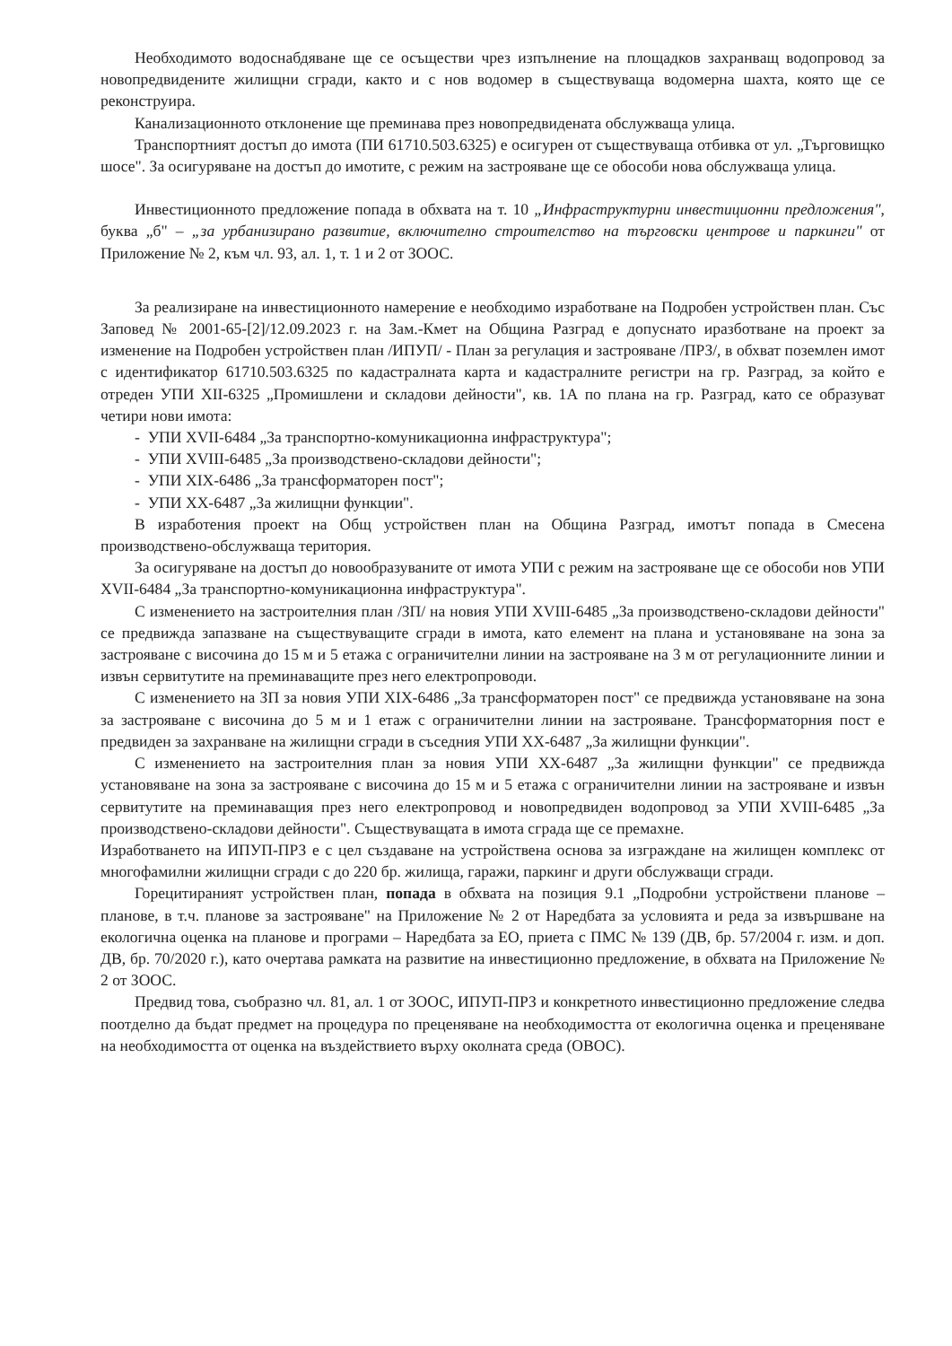Необходимото водоснабдяване ще се осъществи чрез изпълнение на площадков захранващ водопровод за новопредвидените жилищни сгради, както и с нов водомер в съществуваща водомерна шахта, която ще се реконструира.
Канализационното отклонение ще преминава през новопредвидената обслужваща улица.
Транспортният достъп до имота (ПИ 61710.503.6325) е осигурен от съществуваща отбивка от ул. „Търговищко шосе". За осигуряване на достъп до имотите, с режим на застрояване ще се обособи нова обслужваща улица.
Инвестиционното предложение попада в обхвата на т. 10 „Инфраструктурни инвестиционни предложения", буква „б" – „за урбанизирано развитие, включително строителство на търговски центрове и паркинги" от Приложение № 2, към чл. 93, ал. 1, т. 1 и 2 от ЗООС.
За реализиране на инвестиционното намерение е необходимо изработване на Подробен устройствен план. Със Заповед № 2001-65-[2]/12.09.2023 г. на Зам.-Кмет на Община Разград е допуснато иразботване на проект за изменение на Подробен устройствен план /ИПУП/ - План за регулация и застрояване /ПРЗ/, в обхват поземлен имот с идентификатор 61710.503.6325 по кадастралната карта и кадастралните регистри на гр. Разград, за който е отреден УПИ XII-6325 „Промишлени и складови дейности", кв. 1А по плана на гр. Разград, като се образуват четири нови имота:
- УПИ XVII-6484 „За транспортно-комуникационна инфраструктура";
- УПИ XVIII-6485 „За производствено-складови дейности";
- УПИ XIX-6486 „За трансформаторен пост";
- УПИ XX-6487 „За жилищни функции".
В изработения проект на Общ устройствен план на Община Разград, имотът попада в Смесена производствено-обслужваща територия.
За осигуряване на достъп до новообразуваните от имота УПИ с режим на застрояване ще се обособи нов УПИ XVII-6484 „За транспортно-комуникационна инфраструктура".
С изменението на застроителния план /ЗП/ на новия УПИ XVIII-6485 „За производствено-складови дейности" се предвижда запазване на съществуващите сгради в имота, като елемент на плана и установяване на зона за застрояване с височина до 15 м и 5 етажа с ограничителни линии на застрояване на 3 м от регулационните линии и извън сервитутите на преминаващите през него електропроводи.
С изменението на ЗП за новия УПИ XIX-6486 „За трансформаторен пост" се предвижда установяване на зона за застрояване с височина до 5 м и 1 етаж с ограничителни линии на застрояване. Трансформаторния пост е предвиден за захранване на жилищни сгради в съседния УПИ XX-6487 „За жилищни функции".
С изменението на застроителния план за новия УПИ XX-6487 „За жилищни функции" се предвижда установяване на зона за застрояване с височина до 15 м и 5 етажа с ограничителни линии на застрояване и извън сервитутите на преминаващия през него електропровод и новопредвиден водопровод за УПИ XVIII-6485 „За производствено-складови дейности". Съществуващата в имота сграда ще се премахне.
Изработването на ИПУП-ПРЗ е с цел създаване на устройствена основа за изграждане на жилищен комплекс от многофамилни жилищни сгради с до 220 бр. жилища, гаражи, паркинг и други обслужващи сгради.
Горецитираният устройствен план, попада в обхвата на позиция 9.1 „Подробни устройствени планове – планове, в т.ч. планове за застрояване" на Приложение № 2 от Наредбата за условията и реда за извършване на екологична оценка на планове и програми – Наредбата за ЕО, приета с ПМС № 139 (ДВ, бр. 57/2004 г. изм. и доп. ДВ, бр. 70/2020 г.), като очертава рамката на развитие на инвестиционно предложение, в обхвата на Приложение № 2 от ЗООС.
Предвид това, съобразно чл. 81, ал. 1 от ЗООС, ИПУП-ПРЗ и конкретното инвестиционно предложение следва поотделно да бъдат предмет на процедура по преценяване на необходимостта от екологична оценка и преценяване на необходимостта от оценка на въздействието върху околната среда (ОВОС).